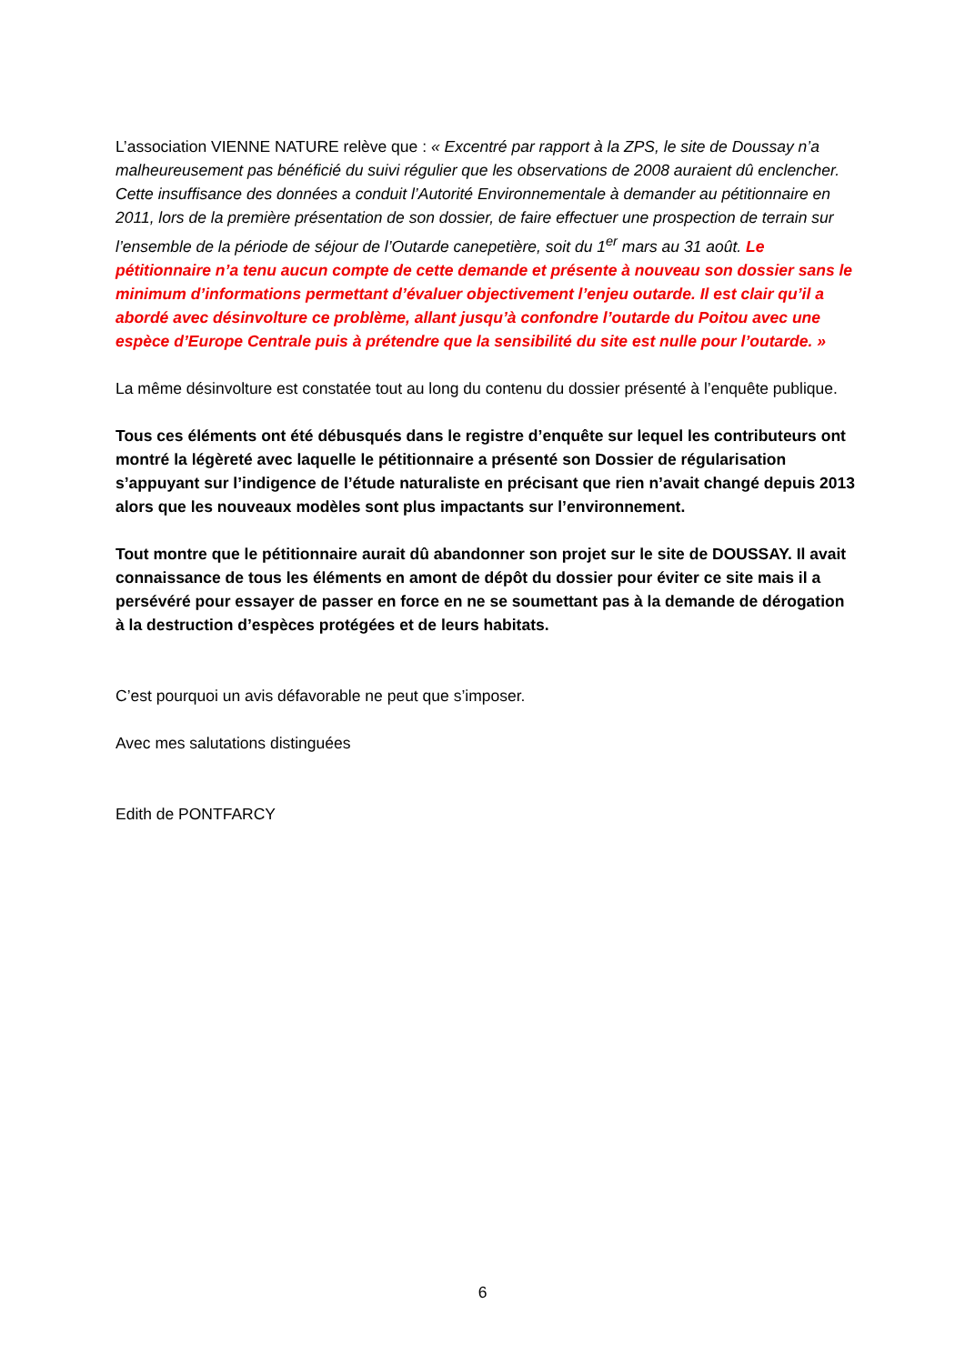L’association VIENNE NATURE relève que : « Excentré par rapport à la ZPS, le site de Doussay n’a malheureusement pas bénéficié du suivi régulier que les observations de 2008 auraient dû enclencher. Cette insuffisance des données a conduit l’Autorité Environnementale à demander au pétitionnaire en 2011, lors de la première présentation de son dossier, de faire effectuer une prospection de terrain sur l’ensemble de la période de séjour de l’Outarde canepetière, soit du 1<sup>er</sup> mars au 31 août. Le pétitionnaire n’a tenu aucun compte de cette demande et présente à nouveau son dossier sans le minimum d’informations permettant d’évaluer objectivement l’enjeu outarde. Il est clair qu’il a abordé avec désinvolture ce problème, allant jusqu’à confondre l’outarde du Poitou avec une espèce d’Europe Centrale puis à prétendre que la sensibilité du site est nulle pour l’outarde. »
La même désinvolture est constatée tout au long du contenu du dossier présenté à l’enquête publique.
Tous ces éléments ont été débusqués dans le registre d’enquête sur lequel les contributeurs ont montré la légèreté avec laquelle le pétitionnaire a présenté son Dossier de régularisation s’appuyant sur l’indigence de l’étude naturaliste en précisant que rien n’avait changé depuis 2013 alors que les nouveaux modèles sont plus impactants sur l’environnement.
Tout montre que le pétitionnaire aurait dû abandonner son projet sur le site de DOUSSAY. Il avait connaissance de tous les éléments en amont de dépôt du dossier pour éviter ce site mais il a persévéré pour essayer de passer en force en ne se soumettant pas à la demande de dérogation à la destruction d’espèces protégées et de leurs habitats.
C’est pourquoi un avis défavorable ne peut que s’imposer.
Avec mes salutations distinguées
Edith de PONTFARCY
6